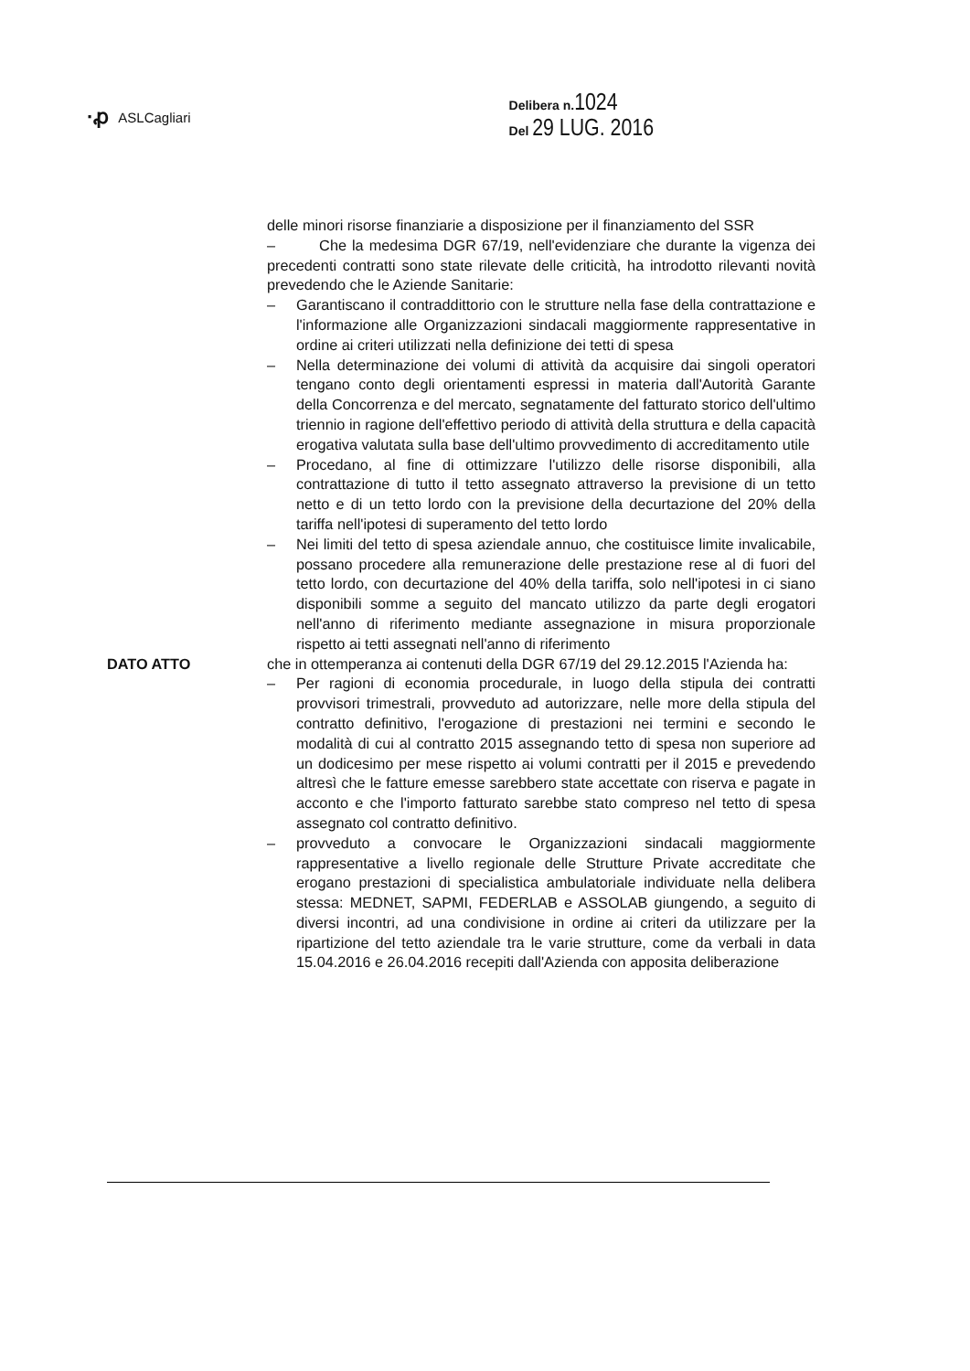·ꝓ ASLCagliari
Delibera n.1024
Del 29 LUG. 2016
delle minori risorse finanziarie a disposizione per il finanziamento del SSR
– Che la medesima DGR 67/19, nell'evidenziare che durante la vigenza dei precedenti contratti sono state rilevate delle criticità, ha introdotto rilevanti novità prevedendo che le Aziende Sanitarie:
– Garantiscano il contraddittorio con le strutture nella fase della contrattazione e l'informazione alle Organizzazioni sindacali maggiormente rappresentative in ordine ai criteri utilizzati nella definizione dei tetti di spesa
– Nella determinazione dei volumi di attività da acquisire dai singoli operatori tengano conto degli orientamenti espressi in materia dall'Autorità Garante della Concorrenza e del mercato, segnatamente del fatturato storico dell'ultimo triennio in ragione dell'effettivo periodo di attività della struttura e della capacità erogativa valutata sulla base dell'ultimo provvedimento di accreditamento utile
– Procedano, al fine di ottimizzare l'utilizzo delle risorse disponibili, alla contrattazione di tutto il tetto assegnato attraverso la previsione di un tetto netto e di un tetto lordo con la previsione della decurtazione del 20% della tariffa nell'ipotesi di superamento del tetto lordo
– Nei limiti del tetto di spesa aziendale annuo, che costituisce limite invalicabile, possano procedere alla remunerazione delle prestazione rese al di fuori del tetto lordo, con decurtazione del 40% della tariffa, solo nell'ipotesi in ci siano disponibili somme a seguito del mancato utilizzo da parte degli erogatori nell'anno di riferimento mediante assegnazione in misura proporzionale rispetto ai tetti assegnati nell'anno di riferimento
DATO ATTO che in ottemperanza ai contenuti della DGR 67/19 del 29.12.2015 l'Azienda ha:
– Per ragioni di economia procedurale, in luogo della stipula dei contratti provvisori trimestrali, provveduto ad autorizzare, nelle more della stipula del contratto definitivo, l'erogazione di prestazioni nei termini e secondo le modalità di cui al contratto 2015 assegnando tetto di spesa non superiore ad un dodicesimo per mese rispetto ai volumi contratti per il 2015 e prevedendo altresì che le fatture emesse sarebbero state accettate con riserva e pagate in acconto e che l'importo fatturato sarebbe stato compreso nel tetto di spesa assegnato col contratto definitivo.
– provveduto a convocare le Organizzazioni sindacali maggiormente rappresentative a livello regionale delle Strutture Private accreditate che erogano prestazioni di specialistica ambulatoriale individuate nella delibera stessa: MEDNET, SAPMI, FEDERLAB e ASSOLAB giungendo, a seguito di diversi incontri, ad una condivisione in ordine ai criteri da utilizzare per la ripartizione del tetto aziendale tra le varie strutture, come da verbali in data 15.04.2016 e 26.04.2016 recepiti dall'Azienda con apposita deliberazione